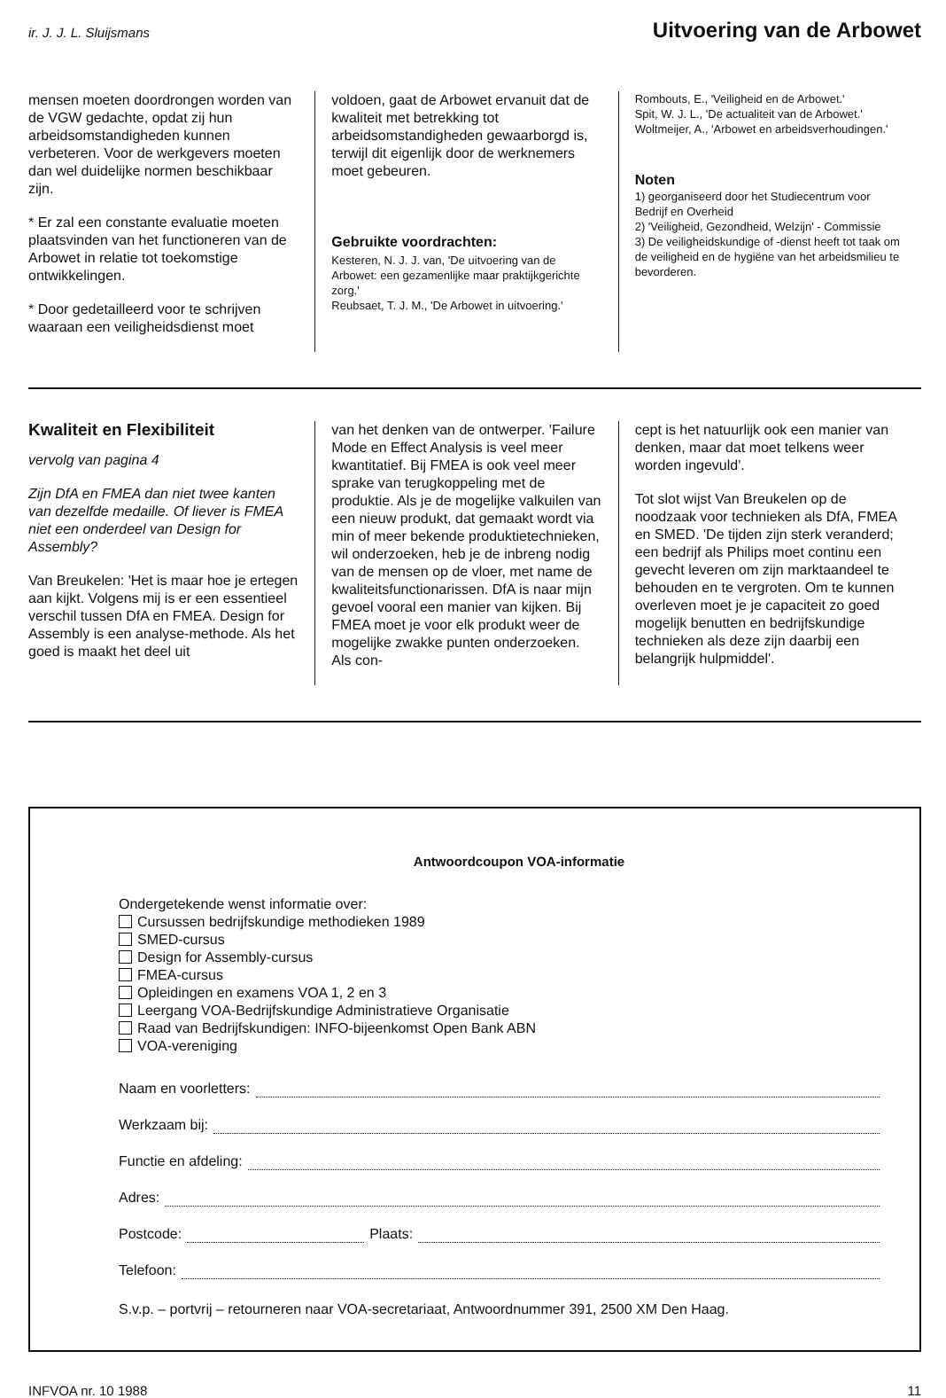ir. J. J. L. Sluijsmans Uitvoering van de Arbowet
mensen moeten doordrongen worden van de VGW gedachte, opdat zij hun arbeidsomstandigheden kunnen verbeteren. Voor de werkgevers moeten dan wel duidelijke normen beschikbaar zijn.
* Er zal een constante evaluatie moeten plaatsvinden van het functioneren van de Arbowet in relatie tot toekomstige ontwikkelingen.
* Door gedetailleerd voor te schrijven waaraan een veiligheidsdienst moet
voldoen, gaat de Arbowet ervanuit dat de kwaliteit met betrekking tot arbeidsomstandigheden gewaarborgd is, terwijl dit eigenlijk door de werknemers moet gebeuren.
Gebruikte voordrachten:
Kesteren, N. J. J. van, 'De uitvoering van de Arbowet: een gezamenlijke maar praktijkgerichte zorg.'
Reubsaet, T. J. M., 'De Arbowet in uitvoering.'
Rombouts, E., 'Veiligheid en de Arbowet.'
Spit, W. J. L., 'De actualiteit van de Arbowet.'
Woltmeijer, A., 'Arbowet en arbeidsverhoudingen.'
Noten
1) georganiseerd door het Studiecentrum voor Bedrijf en Overheid
2) 'Veiligheid, Gezondheid, Welzijn' - Commissie
3) De veiligheidskundige of -dienst heeft tot taak om de veiligheid en de hygiëne van het arbeidsmilieu te bevorderen.
Kwaliteit en Flexibiliteit
vervolg van pagina 4
Zijn DfA en FMEA dan niet twee kanten van dezelfde medaille. Of liever is FMEA niet een onderdeel van Design for Assembly?
Van Breukelen: 'Het is maar hoe je ertegen aan kijkt. Volgens mij is er een essentieel verschil tussen DfA en FMEA. Design for Assembly is een analyse-methode. Als het goed is maakt het deel uit
van het denken van de ontwerper. 'Failure Mode en Effect Analysis is veel meer kwantitatief. Bij FMEA is ook veel meer sprake van terugkoppeling met de produktie. Als je de mogelijke valkuilen van een nieuw produkt, dat gemaakt wordt via min of meer bekende produktietechnieken, wil onderzoeken, heb je de inbreng nodig van de mensen op de vloer, met name de kwaliteitsfunctionarissen. DfA is naar mijn gevoel vooral een manier van kijken. Bij FMEA moet je voor elk produkt weer de mogelijke zwakke punten onderzoeken. Als con-
cept is het natuurlijk ook een manier van denken, maar dat moet telkens weer worden ingevuld'.
Tot slot wijst Van Breukelen op de noodzaak voor technieken als DfA, FMEA en SMED. 'De tijden zijn sterk veranderd; een bedrijf als Philips moet continu een gevecht leveren om zijn marktaandeel te behouden en te vergroten. Om te kunnen overleven moet je je capaciteit zo goed mogelijk benutten en bedrijfskundige technieken als deze zijn daarbij een belangrijk hulpmiddel'.
Antwoordcoupon VOA-informatie
Ondergetekende wenst informatie over:
Cursussen bedrijfskundige methodieken 1989
SMED-cursus
Design for Assembly-cursus
FMEA-cursus
Opleidingen en examens VOA 1, 2 en 3
Leergang VOA-Bedrijfskundige Administratieve Organisatie
Raad van Bedrijfskundigen: INFO-bijeenkomst Open Bank ABN
VOA-vereniging
Naam en voorletters:
Werkzaam bij:
Functie en afdeling:
Adres:
Postcode: Plaats:
Telefoon:
S.v.p. – portvrij – retourneren naar VOA-secretariaat, Antwoordnummer 391, 2500 XM Den Haag.
INFVOA nr. 10 1988 11